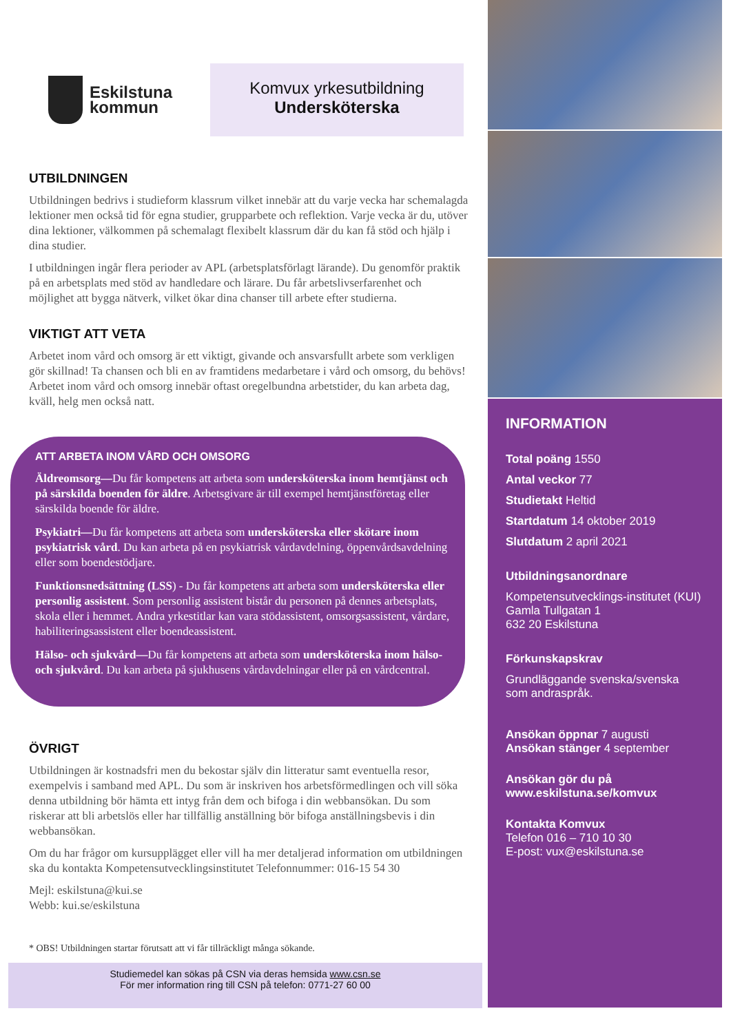Eskilstuna
kommun
Komvux yrkesutbildning
Undersköterska
UTBILDNINGEN
Utbildningen bedrivs i studieform klassrum vilket innebär att du varje vecka har schemalagda lektioner men också tid för egna studier, grupparbete och reflektion. Varje vecka är du, utöver dina lektioner, välkommen på schemalagt flexibelt klassrum där du kan få stöd och hjälp i dina studier.
I utbildningen ingår flera perioder av APL (arbetsplatsförlagt lärande). Du genomför praktik på en arbetsplats med stöd av handledare och lärare. Du får arbetslivserfarenhet och möjlighet att bygga nätverk, vilket ökar dina chanser till arbete efter studierna.
VIKTIGT ATT VETA
Arbetet inom vård och omsorg är ett viktigt, givande och ansvarsfullt arbete som verkligen gör skillnad! Ta chansen och bli en av framtidens medarbetare i vård och omsorg, du behövs! Arbetet inom vård och omsorg innebär oftast oregelbundna arbetstider, du kan arbeta dag, kväll, helg men också natt.
ATT ARBETA INOM VÅRD OCH OMSORG
Äldreomsorg—Du får kompetens att arbeta som undersköterska inom hemtjänst och på särskilda boenden för äldre. Arbetsgivare är till exempel hemtjänstföretag eller särskilda boende för äldre.
Psykiatri—Du får kompetens att arbeta som undersköterska eller skötare inom psykiatrisk vård. Du kan arbeta på en psykiatrisk vårdavdelning, öppenvårdsavdelning eller som boendestödjare.
Funktionsnedsättning (LSS) - Du får kompetens att arbeta som undersköterska eller personlig assistent. Som personlig assistent bistår du personen på dennes arbetsplats, skola eller i hemmet. Andra yrkestitlar kan vara stödassistent, omsorgsassistent, vårdare, habiliteringsassistent eller boendeassistent.
Hälso- och sjukvård—Du får kompetens att arbeta som undersköterska inom hälso- och sjukvård. Du kan arbeta på sjukhusens vårdavdelningar eller på en vårdcentral.
ÖVRIGT
Utbildningen är kostnadsfri men du bekostar själv din litteratur samt eventuella resor, exempelvis i samband med APL. Du som är inskriven hos arbetsförmedlingen och vill söka denna utbildning bör hämta ett intyg från dem och bifoga i din webbansökan. Du som riskerar att bli arbetslös eller har tillfällig anställning bör bifoga anställningsbevis i din webbansökan.
Om du har frågor om kursupplägget eller vill ha mer detaljerad information om utbildningen ska du kontakta Kompetensutvecklingsinstitutet Telefonnummer: 016-15 54 30
Mejl: eskilstuna@kui.se
Webb: kui.se/eskilstuna
* OBS! Utbildningen startar förutsatt att vi får tillräckligt många sökande.
Studiemedel kan sökas på CSN via deras hemsida www.csn.se
För mer information ring till CSN på telefon: 0771-27 60 00
INFORMATION
Total poäng 1550
Antal veckor 77
Studietakt Heltid
Startdatum 14 oktober 2019
Slutdatum 2 april 2021
Utbildningsanordnare
Kompetensutvecklings-institutet (KUI)
Gamla Tullgatan 1
632 20 Eskilstuna
Förkunskapskrav
Grundläggande svenska/svenska som andraspråk.
Ansökan öppnar 7 augusti
Ansökan stänger 4 september
Ansökan gör du på
www.eskilstuna.se/komvux
Kontakta Komvux
Telefon 016 – 710 10 30
E-post: vux@eskilstuna.se